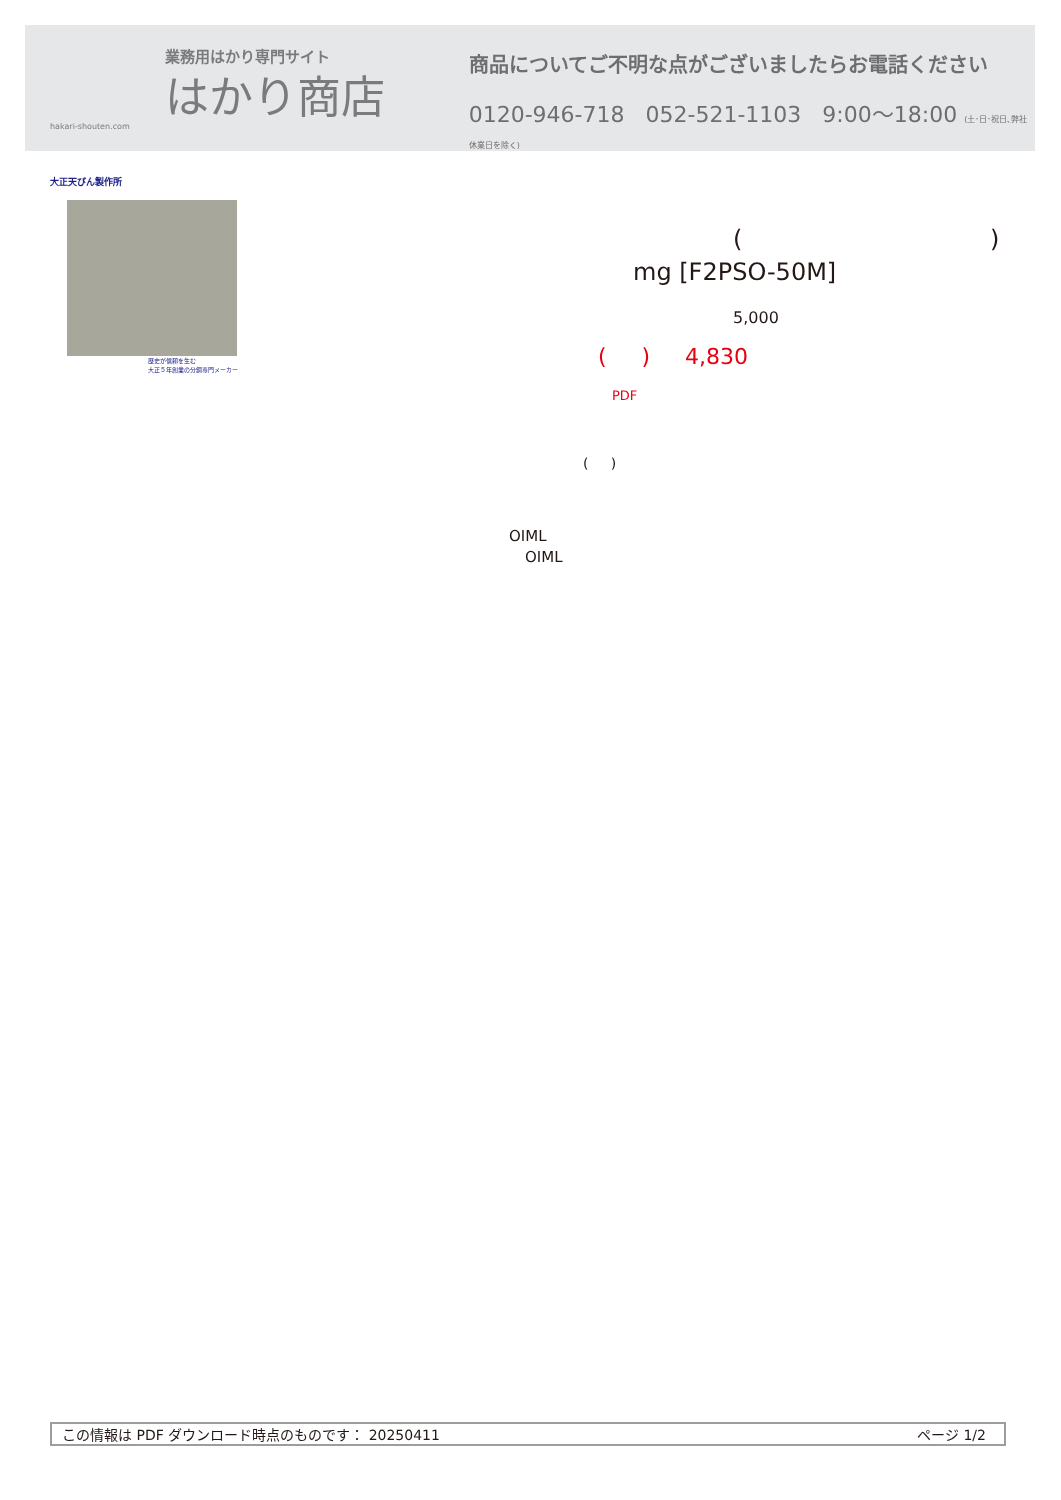業務用はかり専門サイト
はかり商店
hakari-shouten.com
商品についてご不明な点がございましたらお電話ください
0120-946-718 052-521-1103 9:00〜18:00 (土･日･祝日､弊社休業日を除く)
大正天びん製作所
歴史が信頼を生む
大正５年創業の分銅専門メーカー
( )
mg [F2PSO-50M]
5,000
( ) 4,830
PDF
( )
OIML
OIML
この情報は PDF ダウンロード時点のものです： 20250411 ページ 1/2